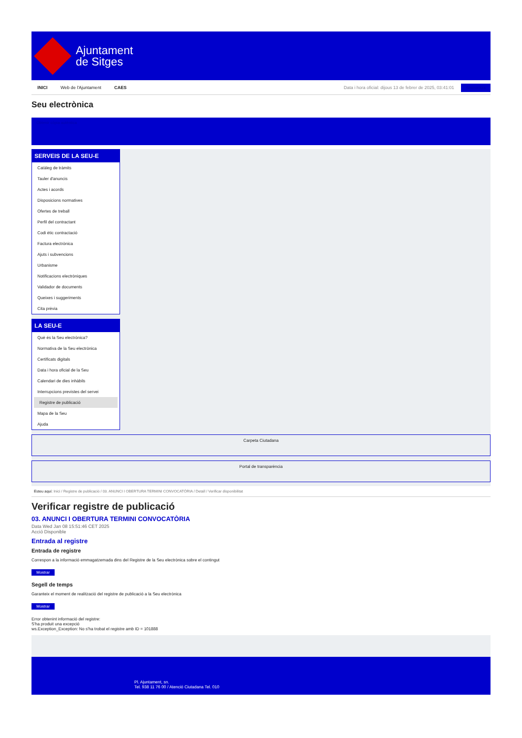Ajuntament
de Sitges
INICI Web de l'Ajuntament CAES
Data i hora oficial: dijous 13 de febrer de 2025, 03:41:01 Sincronitza
Seu electrònica
Obtenir còpia autèntica
SERVEIS DE LA SEU-E
Catàleg de tràmits
Tauler d'anuncis
Actes i acords
Disposicions normatives
Ofertes de treball
Perfil del contractant
Codi ètic contractació
Factura electrònica
Ajuts i subvencions
Urbanisme
Notificacions electròniques
Validador de documents
Queixes i suggeriments
Cita prèvia
LA SEU-E
Què és la Seu electrònica?
Normativa de la Seu electrònica
Certificats digitals
Data i hora oficial de la Seu
Calendari de dies inhàbils
Interrupcions previstes del servei
Registre de publicació
Mapa de la Seu
Ajuda
Carpeta Ciutadana
Portal de transparència
Esteu aquí: Inici / Registre de publicació / 03. ANUNCI I OBERTURA TERMINI CONVOCATÒRIA / Detall / Verificar disponibilitat
Verificar registre de publicació
03. ANUNCI I OBERTURA TERMINI CONVOCATÒRIA
Data Wed Jan 08 15:51:46 CET 2025
Acció Disponible
Entrada al registre
Entrada de registre
Correspon a la informació emmagatzemada dins del Registre de la Seu electrònica sobre el contingut
Mostrar
Segell de temps
Garanteix el moment de realització del registre de publicació a la Seu electrònica
Mostrar
Error obtenint informació del registre:
S'ha produit una excepció
ws.Exception_Exception: No s'ha trobat el registre amb ID = 101888
Pl. Ajuntament, sn.
Tel. 938 11 76 00 / Atenció Ciutadana Tel. 010